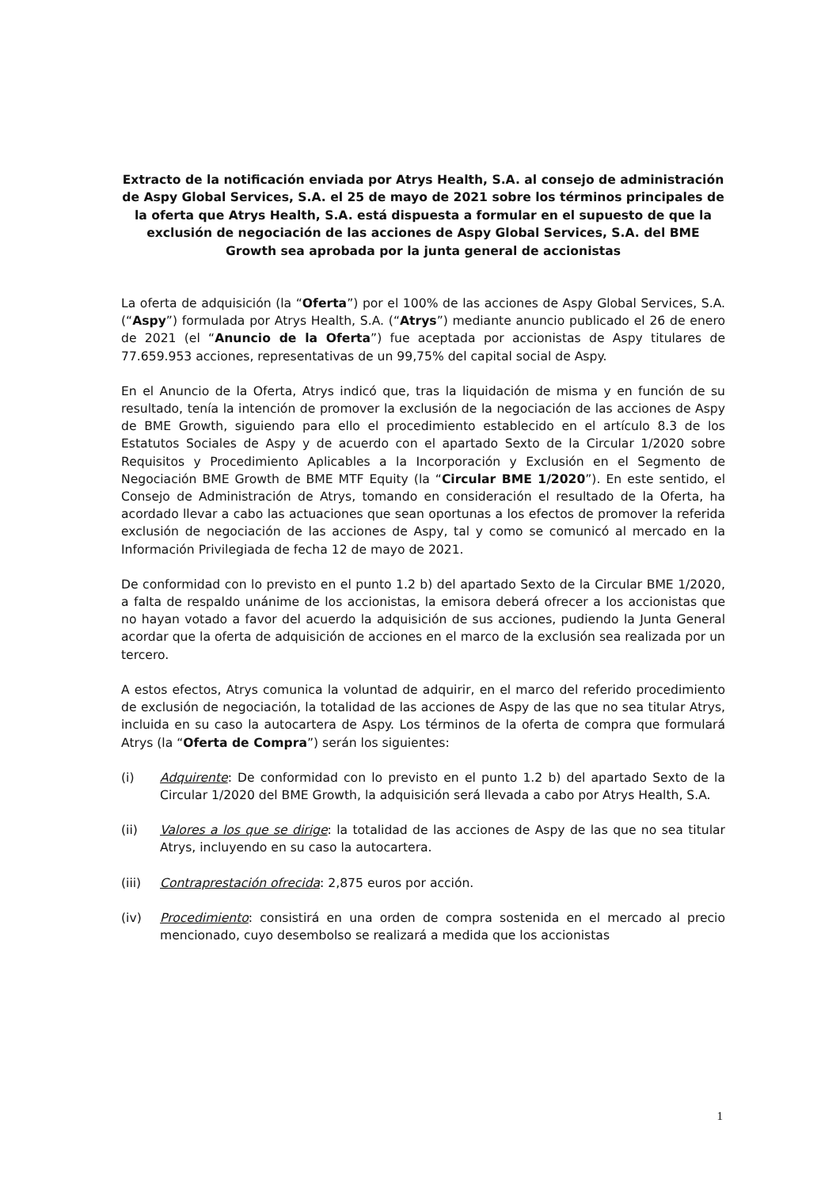Extracto de la notificación enviada por Atrys Health, S.A. al consejo de administración de Aspy Global Services, S.A. el 25 de mayo de 2021 sobre los términos principales de la oferta que Atrys Health, S.A. está dispuesta a formular en el supuesto de que la exclusión de negociación de las acciones de Aspy Global Services, S.A. del BME Growth sea aprobada por la junta general de accionistas
La oferta de adquisición (la “Oferta”) por el 100% de las acciones de Aspy Global Services, S.A. (“Aspy”) formulada por Atrys Health, S.A. (“Atrys”) mediante anuncio publicado el 26 de enero de 2021 (el “Anuncio de la Oferta”) fue aceptada por accionistas de Aspy titulares de 77.659.953 acciones, representativas de un 99,75% del capital social de Aspy.
En el Anuncio de la Oferta, Atrys indicó que, tras la liquidación de misma y en función de su resultado, tenía la intención de promover la exclusión de la negociación de las acciones de Aspy de BME Growth, siguiendo para ello el procedimiento establecido en el artículo 8.3 de los Estatutos Sociales de Aspy y de acuerdo con el apartado Sexto de la Circular 1/2020 sobre Requisitos y Procedimiento Aplicables a la Incorporación y Exclusión en el Segmento de Negociación BME Growth de BME MTF Equity (la “Circular BME 1/2020”). En este sentido, el Consejo de Administración de Atrys, tomando en consideración el resultado de la Oferta, ha acordado llevar a cabo las actuaciones que sean oportunas a los efectos de promover la referida exclusión de negociación de las acciones de Aspy, tal y como se comunicó al mercado en la Información Privilegiada de fecha 12 de mayo de 2021.
De conformidad con lo previsto en el punto 1.2 b) del apartado Sexto de la Circular BME 1/2020, a falta de respaldo unánime de los accionistas, la emisora deberá ofrecer a los accionistas que no hayan votado a favor del acuerdo la adquisición de sus acciones, pudiendo la Junta General acordar que la oferta de adquisición de acciones en el marco de la exclusión sea realizada por un tercero.
A estos efectos, Atrys comunica la voluntad de adquirir, en el marco del referido procedimiento de exclusión de negociación, la totalidad de las acciones de Aspy de las que no sea titular Atrys, incluida en su caso la autocartera de Aspy. Los términos de la oferta de compra que formulará Atrys (la “Oferta de Compra”) serán los siguientes:
(i) Adquirente: De conformidad con lo previsto en el punto 1.2 b) del apartado Sexto de la Circular 1/2020 del BME Growth, la adquisición será llevada a cabo por Atrys Health, S.A.
(ii) Valores a los que se dirige: la totalidad de las acciones de Aspy de las que no sea titular Atrys, incluyendo en su caso la autocartera.
(iii) Contraprestación ofrecida: 2,875 euros por acción.
(iv) Procedimiento: consistirá en una orden de compra sostenida en el mercado al precio mencionado, cuyo desembolso se realizará a medida que los accionistas
1